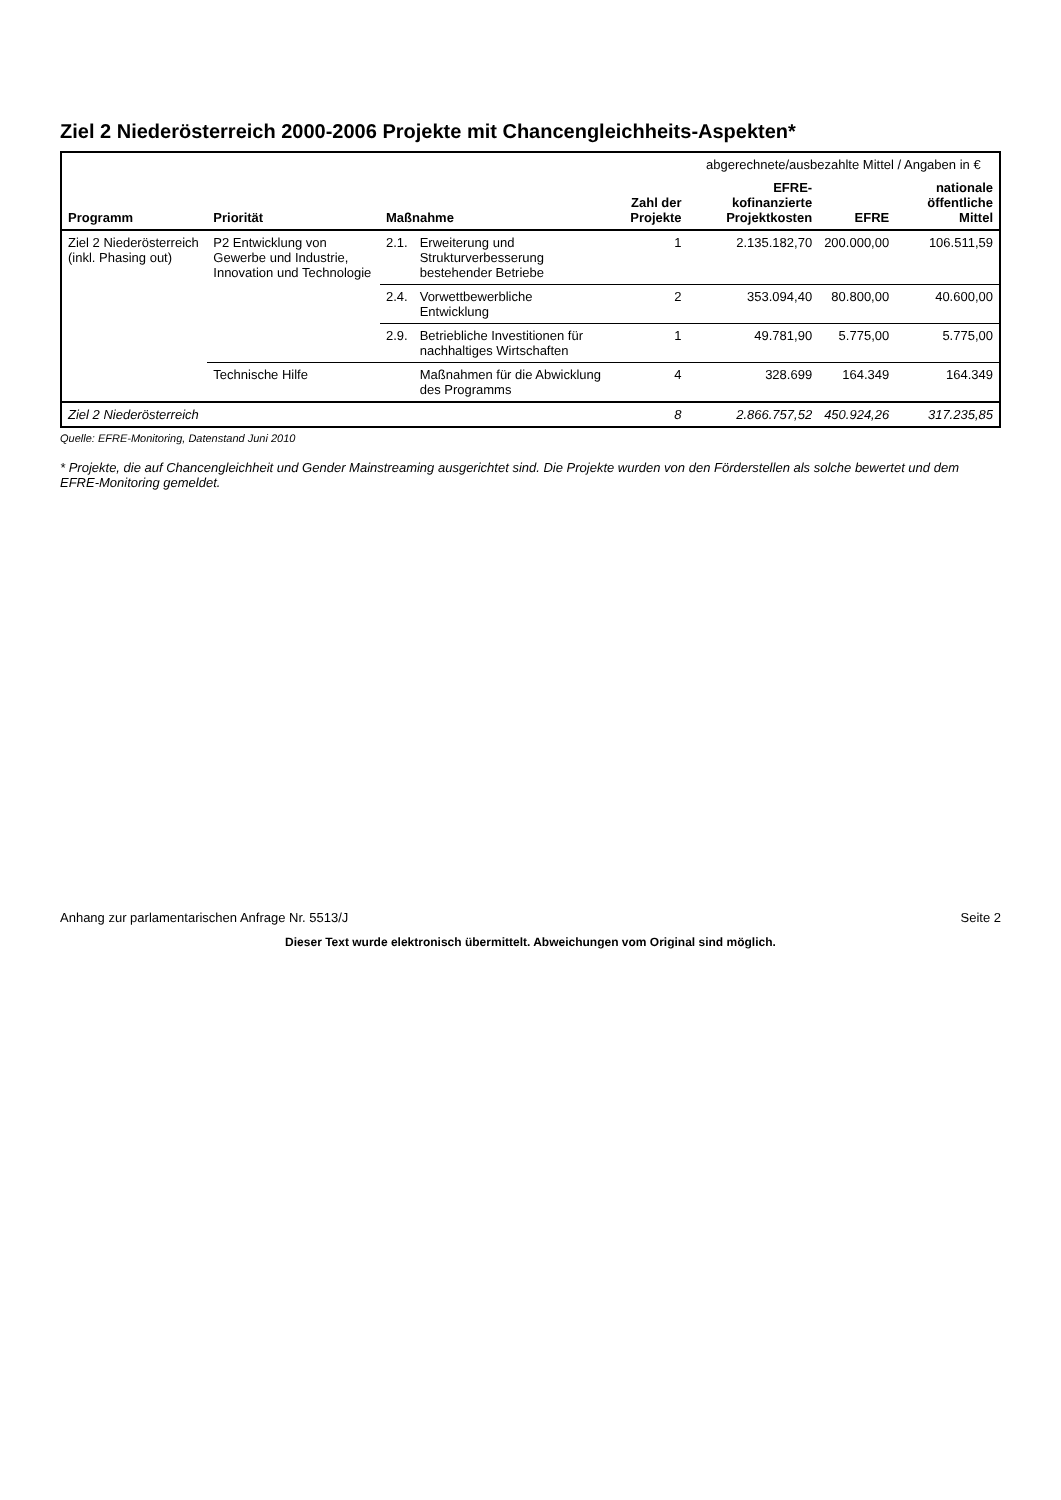Ziel 2 Niederösterreich 2000-2006 Projekte mit Chancengleichheits-Aspekten*
| | | | | | abgerechnete/ausbezahlte Mittel / Angaben in € | | |
| --- | --- | --- | --- | --- | --- | --- | --- |
| Programm | Priorität | Maßnahme | | Zahl der Projekte | EFRE-kofinanzierte Projektkosten | EFRE | nationale öffentliche Mittel |
| Ziel 2 Niederösterreich (inkl. Phasing out) | P2 Entwicklung von Gewerbe und Industrie, Innovation und Technologie | 2.1. | Erweiterung und Strukturverbesserung bestehender Betriebe | 1 | 2.135.182,70 | 200.000,00 | 106.511,59 |
| | | 2.4. | Vorwettbewerbliche Entwicklung | 2 | 353.094,40 | 80.800,00 | 40.600,00 |
| | | 2.9. | Betriebliche Investitionen für nachhaltiges Wirtschaften | 1 | 49.781,90 | 5.775,00 | 5.775,00 |
| | Technische Hilfe | | Maßnahmen für die Abwicklung des Programms | 4 | 328.699 | 164.349 | 164.349 |
| Ziel 2 Niederösterreich | | | | 8 | 2.866.757,52 | 450.924,26 | 317.235,85 |
Quelle: EFRE-Monitoring, Datenstand Juni 2010
* Projekte, die auf Chancengleichheit und Gender Mainstreaming ausgerichtet sind. Die Projekte wurden von den Förderstellen als solche bewertet und dem EFRE-Monitoring gemeldet.
Anhang zur parlamentarischen Anfrage Nr. 5513/J Seite 2
Dieser Text wurde elektronisch übermittelt. Abweichungen vom Original sind möglich.